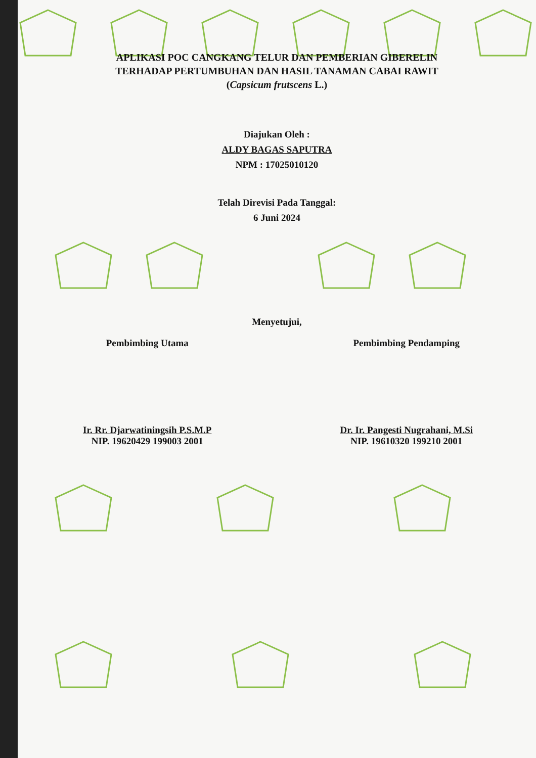APLIKASI POC CANGKANG TELUR DAN PEMBERIAN GIBERELIN
TERHADAP PERTUMBUHAN DAN HASIL TANAMAN CABAI RAWIT
(Capsicum frutscens L.)
Diajukan Oleh :
ALDY BAGAS SAPUTRA
NPM : 17025010120
Telah Direvisi Pada Tanggal:
6 Juni 2024
Menyetujui,
Pembimbing Utama Pembimbing Pendamping
Ir. Rr. Djarwatiningsih P.S.M.P
NIP. 19620429 199003 2001
Dr. Ir. Pangesti Nugrahani, M.Si
NIP. 19610320 199210 2001